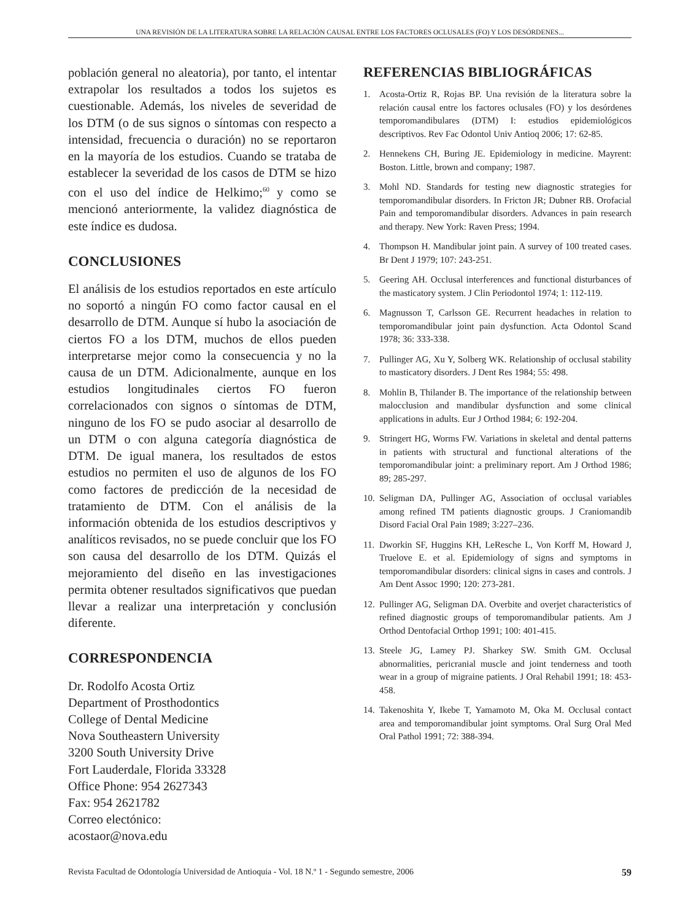UNA REVISIÓN DE LA LITERATURA SOBRE LA RELACIÓN CAUSAL ENTRE LOS FACTORES OCLUSALES (FO) Y LOS DESÓRDENES...
población general no aleatoria), por tanto, el intentar extrapolar los resultados a todos los sujetos es cuestionable. Además, los niveles de severidad de los DTM (o de sus signos o síntomas con respecto a intensidad, frecuencia o duración) no se reportaron en la mayoría de los estudios. Cuando se trataba de establecer la severidad de los casos de DTM se hizo con el uso del índice de Helkimo;<sup>60</sup> y como se mencionó anteriormente, la validez diagnóstica de este índice es dudosa.
CONCLUSIONES
El análisis de los estudios reportados en este artículo no soportó a ningún FO como factor causal en el desarrollo de DTM. Aunque sí hubo la asociación de ciertos FO a los DTM, muchos de ellos pueden interpretarse mejor como la consecuencia y no la causa de un DTM. Adicionalmente, aunque en los estudios longitudinales ciertos FO fueron correlacionados con signos o síntomas de DTM, ninguno de los FO se pudo asociar al desarrollo de un DTM o con alguna categoría diagnóstica de DTM. De igual manera, los resultados de estos estudios no permiten el uso de algunos de los FO como factores de predicción de la necesidad de tratamiento de DTM. Con el análisis de la información obtenida de los estudios descriptivos y analíticos revisados, no se puede concluir que los FO son causa del desarrollo de los DTM. Quizás el mejoramiento del diseño en las investigaciones permita obtener resultados significativos que puedan llevar a realizar una interpretación y conclusión diferente.
CORRESPONDENCIA
Dr. Rodolfo Acosta Ortiz
Department of Prosthodontics
College of Dental Medicine
Nova Southeastern University
3200 South University Drive
Fort Lauderdale, Florida 33328
Office Phone: 954 2627343
Fax: 954 2621782
Correo electónico:
acostaor@nova.edu
REFERENCIAS BIBLIOGRÁFICAS
1. Acosta-Ortiz R, Rojas BP. Una revisión de la literatura sobre la relación causal entre los factores oclusales (FO) y los desórdenes temporomandibulares (DTM) I: estudios epidemiológicos descriptivos. Rev Fac Odontol Univ Antioq 2006; 17: 62-85.
2. Hennekens CH, Buring JE. Epidemiology in medicine. Mayrent: Boston. Little, brown and company; 1987.
3. Mohl ND. Standards for testing new diagnostic strategies for temporomandibular disorders. In Fricton JR; Dubner RB. Orofacial Pain and temporomandibular disorders. Advances in pain research and therapy. New York: Raven Press; 1994.
4. Thompson H. Mandibular joint pain. A survey of 100 treated cases. Br Dent J 1979; 107: 243-251.
5. Geering AH. Occlusal interferences and functional disturbances of the masticatory system. J Clin Periodontol 1974; 1: 112-119.
6. Magnusson T, Carlsson GE. Recurrent headaches in relation to temporomandibular joint pain dysfunction. Acta Odontol Scand 1978; 36: 333-338.
7. Pullinger AG, Xu Y, Solberg WK. Relationship of occlusal stability to masticatory disorders. J Dent Res 1984; 55: 498.
8. Mohlin B, Thilander B. The importance of the relationship between malocclusion and mandibular dysfunction and some clinical applications in adults. Eur J Orthod 1984; 6: 192-204.
9. Stringert HG, Worms FW. Variations in skeletal and dental patterns in patients with structural and functional alterations of the temporomandibular joint: a preliminary report. Am J Orthod 1986; 89; 285-297.
10. Seligman DA, Pullinger AG, Association of occlusal variables among refined TM patients diagnostic groups. J Craniomandib Disord Facial Oral Pain 1989; 3:227–236.
11. Dworkin SF, Huggins KH, LeResche L, Von Korff M, Howard J, Truelove E. et al. Epidemiology of signs and symptoms in temporomandibular disorders: clinical signs in cases and controls. J Am Dent Assoc 1990; 120: 273-281.
12. Pullinger AG, Seligman DA. Overbite and overjet characteristics of refined diagnostic groups of temporomandibular patients. Am J Orthod Dentofacial Orthop 1991; 100: 401-415.
13. Steele JG, Lamey PJ. Sharkey SW. Smith GM. Occlusal abnormalities, pericranial muscle and joint tenderness and tooth wear in a group of migraine patients. J Oral Rehabil 1991; 18: 453-458.
14. Takenoshita Y, Ikebe T, Yamamoto M, Oka M. Occlusal contact area and temporomandibular joint symptoms. Oral Surg Oral Med Oral Pathol 1991; 72: 388-394.
Revista Facultad de Odontología Universidad de Antioquia - Vol. 18 N.º 1 - Segundo semestre, 2006 59